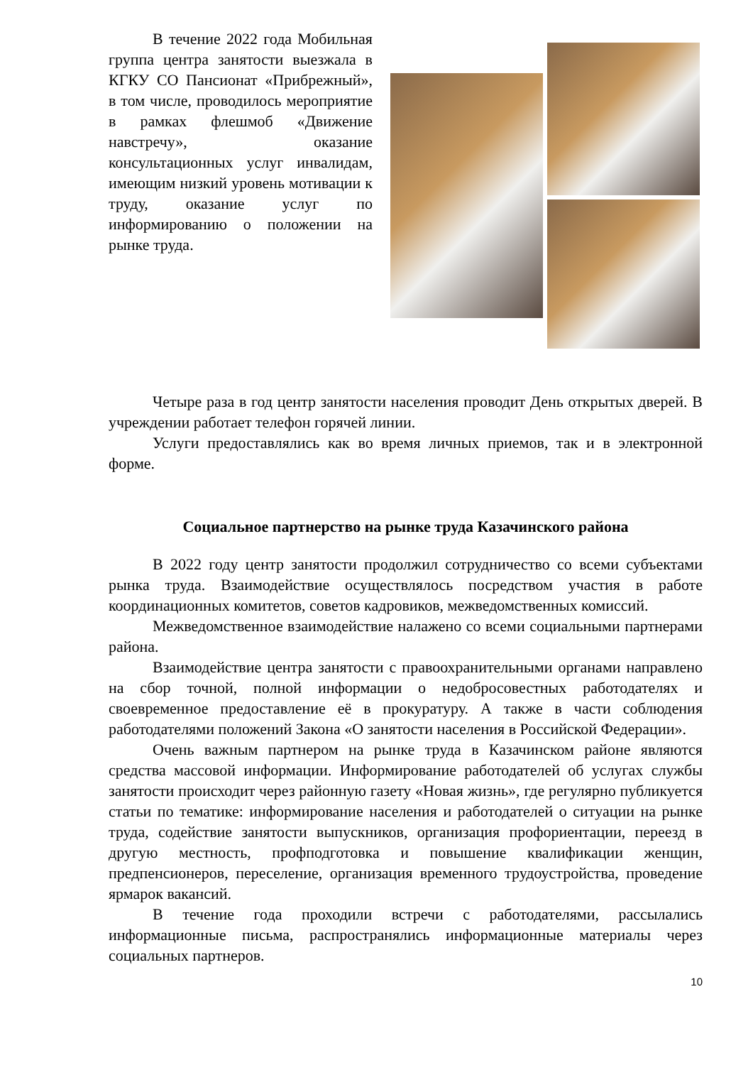В течение 2022 года Мобильная группа центра занятости выезжала в КГКУ СО Пансионат «Прибрежный», в том числе, проводилось мероприятие в рамках флешмоб «Движение навстречу», оказание консультационных услуг инвалидам, имеющим низкий уровень мотивации к труду, оказание услуг по информированию о положении на рынке труда.
Четыре раза в год центр занятости населения проводит День открытых дверей. В учреждении работает телефон горячей линии.
Услуги предоставлялись как во время личных приемов, так и в электронной форме.
Социальное партнерство на рынке труда Казачинского района
В 2022 году центр занятости продолжил сотрудничество со всеми субъектами рынка труда. Взаимодействие осуществлялось посредством участия в работе координационных комитетов, советов кадровиков, межведомственных комиссий.
Межведомственное взаимодействие налажено со всеми социальными партнерами района.
Взаимодействие центра занятости с правоохранительными органами направлено на сбор точной, полной информации о недобросовестных работодателях и своевременное предоставление её в прокуратуру. А также в части соблюдения работодателями положений Закона «О занятости населения в Российской Федерации».
Очень важным партнером на рынке труда в Казачинском районе являются средства массовой информации. Информирование работодателей об услугах службы занятости происходит через районную газету «Новая жизнь», где регулярно публикуется статьи по тематике: информирование населения и работодателей о ситуации на рынке труда, содействие занятости выпускников, организация профориентации, переезд в другую местность, профподготовка и повышение квалификации женщин, предпенсионеров, переселение, организация временного трудоустройства, проведение ярмарок вакансий.
В течение года проходили встречи с работодателями, рассылались информационные письма, распространялись информационные материалы через социальных партнеров.
10